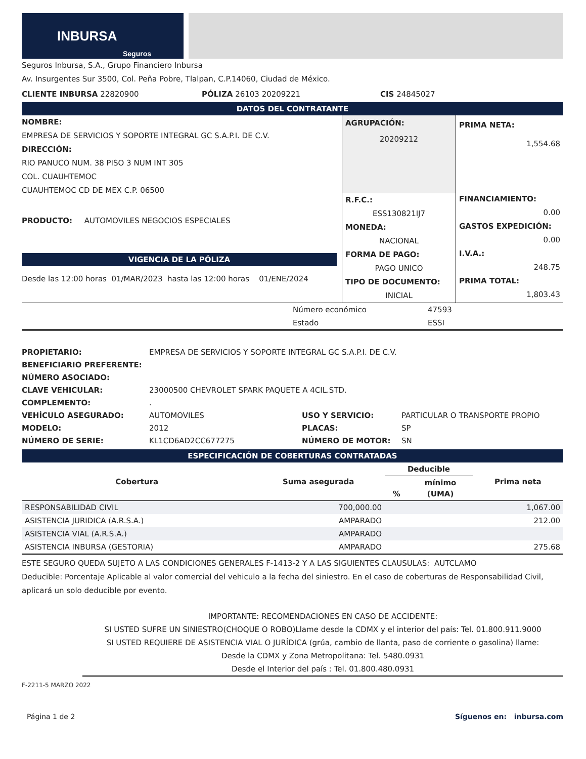INBURSA
Seguros
Seguros Inbursa, S.A., Grupo Financiero Inbursa
Av. Insurgentes Sur 3500, Col. Peña Pobre, Tlalpan, C.P.14060, Ciudad de México.
CLIENTE INBURSA 22820900 PÓLIZA 26103 20209221 CIS 24845027
DATOS DEL CONTRATANTE
NOMBRE:
EMPRESA DE SERVICIOS Y SOPORTE INTEGRAL GC S.A.P.I. DE C.V.
DIRECCIÓN:
RIO PANUCO NUM. 38 PISO 3 NUM INT 305
COL. CUAUHTEMOC
CUAUHTEMOC CD DE MEX C.P. 06500
PRODUCTO: AUTOMOVILES NEGOCIOS ESPECIALES
VIGENCIA DE LA PÓLIZA
Desde las 12:00 horas 01/MAR/2023 hasta las 12:00 horas 01/ENE/2024
AGRUPACIÓN:
20209212
R.F.C.:
ESS130821IJ7
MONEDA:
NACIONAL
FORMA DE PAGO:
PAGO UNICO
TIPO DE DOCUMENTO:
INICIAL
PRIMA NETA:
1,554.68
FINANCIAMIENTO:
0.00
GASTOS EXPEDICIÓN:
0.00
I.V.A.:
248.75
PRIMA TOTAL:
1,803.43
Número económico 47593
Estado ESSI
| PROPIETARIO: | EMPRESA DE SERVICIOS Y SOPORTE INTEGRAL GC S.A.P.I. DE C.V. | | |
| BENEFICIARIO PREFERENTE: | | | |
| NÚMERO ASOCIADO: | | | |
| CLAVE VEHICULAR: | 23000500 CHEVROLET SPARK PAQUETE A 4CIL.STD. | | |
| COMPLEMENTO: | . | | |
| VEHÍCULO ASEGURADO: | AUTOMOVILES | USO Y SERVICIO: | PARTICULAR O TRANSPORTE PROPIO |
| MODELO: | 2012 | PLACAS: | SP |
| NÚMERO DE SERIE: | KL1CD6AD2CC677275 | NÚMERO DE MOTOR: | SN |
ESPECIFICACIÓN DE COBERTURAS CONTRATADAS
| Cobertura | Suma asegurada | Deducible | | Prima neta |
| --- | --- | --- | --- | --- |
| | | % | mínimo (UMA) | |
| RESPONSABILIDAD CIVIL | 700,000.00 | | | 1,067.00 |
| ASISTENCIA JURIDICA (A.R.S.A.) | AMPARADO | | | 212.00 |
| ASISTENCIA VIAL (A.R.S.A.) | AMPARADO | | | |
| ASISTENCIA INBURSA (GESTORIA) | AMPARADO | | | 275.68 |
ESTE SEGURO QUEDA SUJETO A LAS CONDICIONES GENERALES F-1413-2 Y A LAS SIGUIENTES CLAUSULAS: AUTCLAMO
Deducible: Porcentaje Aplicable al valor comercial del vehiculo a la fecha del siniestro. En el caso de coberturas de Responsabilidad Civil, aplicará un solo deducible por evento.
IMPORTANTE: RECOMENDACIONES EN CASO DE ACCIDENTE:
SI USTED SUFRE UN SINIESTRO(CHOQUE O ROBO)Llame desde la CDMX y el interior del país: Tel. 01.800.911.9000
SI USTED REQUIERE DE ASISTENCIA VIAL O JURÍDICA (grúa, cambio de llanta, paso de corriente o gasolina) llame:
Desde la CDMX y Zona Metropolitana: Tel. 5480.0931
Desde el Interior del país : Tel. 01.800.480.0931
F-2211-5 MARZO 2022
Página 1 de 2 Síguenos en: inbursa.com